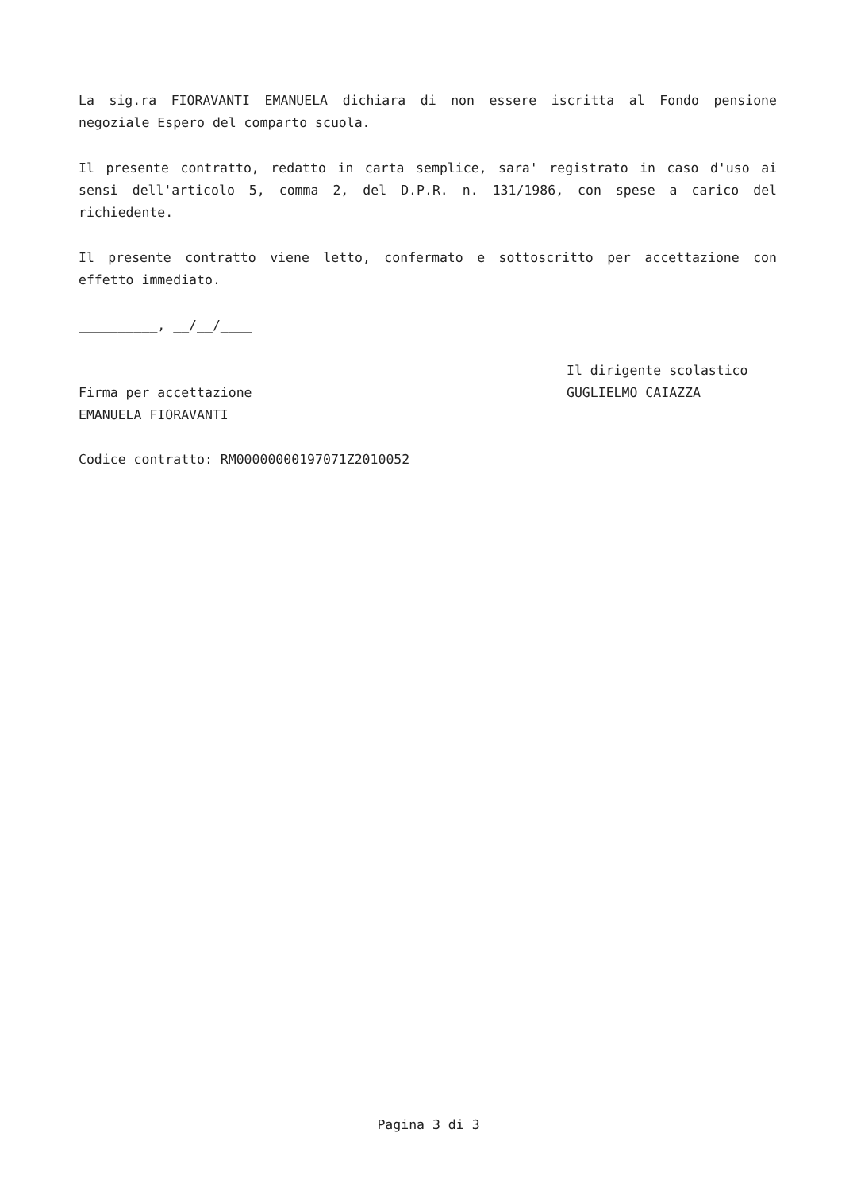La sig.ra FIORAVANTI EMANUELA dichiara di non essere iscritta al Fondo pensione negoziale Espero del comparto scuola.
Il presente contratto, redatto in carta semplice, sara' registrato in caso d'uso ai sensi dell'articolo 5, comma 2, del D.P.R. n. 131/1986, con spese a carico del richiedente.
Il presente contratto viene letto, confermato e sottoscritto per accettazione con effetto immediato.
__________, __/__/____
Firma per accettazione
EMANUELA FIORAVANTI
Il dirigente scolastico
GUGLIELMO CAIAZZA
Codice contratto: RM00000000197071Z2010052
Pagina 3 di 3